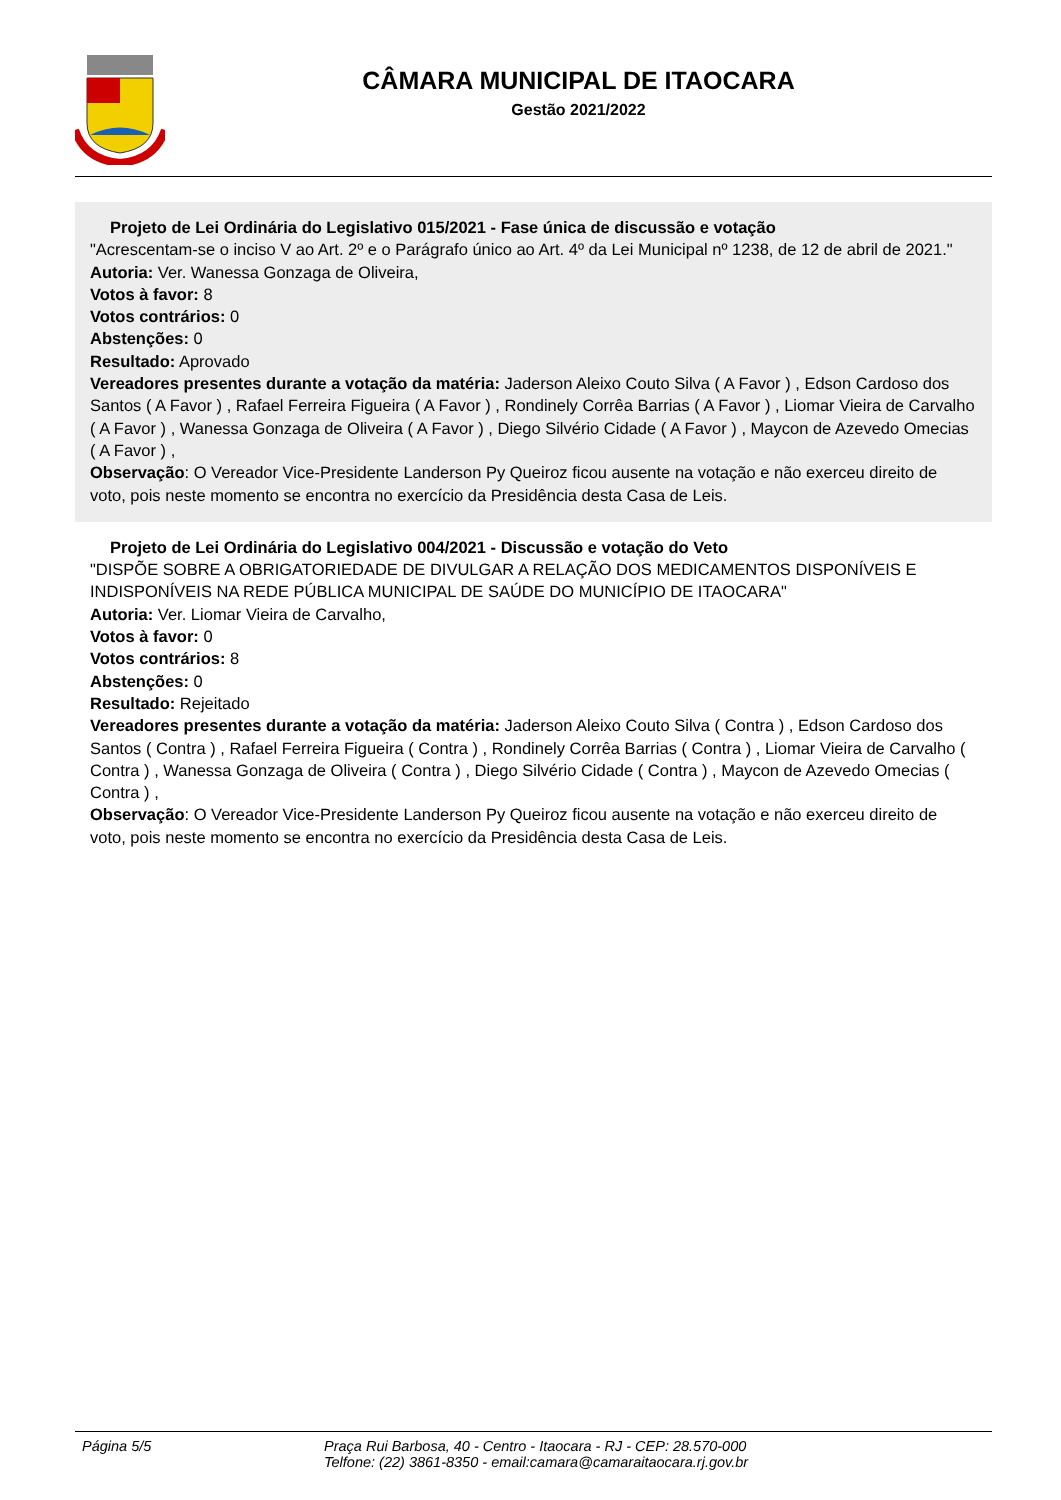CÂMARA MUNICIPAL DE ITAOCARA
Gestão 2021/2022
Projeto de Lei Ordinária do Legislativo 015/2021 - Fase única de discussão e votação
"Acrescentam-se o inciso V ao Art. 2º e o Parágrafo único ao Art. 4º da Lei Municipal nº 1238, de 12 de abril de 2021."
Autoria: Ver. Wanessa Gonzaga de Oliveira,
Votos à favor: 8
Votos contrários: 0
Abstenções: 0
Resultado: Aprovado
Vereadores presentes durante a votação da matéria: Jaderson Aleixo Couto Silva ( A Favor ) , Edson Cardoso dos Santos ( A Favor ) , Rafael Ferreira Figueira ( A Favor ) , Rondinely Corrêa Barrias ( A Favor ) , Liomar Vieira de Carvalho ( A Favor ) , Wanessa Gonzaga de Oliveira ( A Favor ) , Diego Silvério Cidade ( A Favor ) , Maycon de Azevedo Omecias ( A Favor ) ,
Observação: O Vereador Vice-Presidente Landerson Py Queiroz ficou ausente na votação e não exerceu direito de voto, pois neste momento se encontra no exercício da Presidência desta Casa de Leis.
Projeto de Lei Ordinária do Legislativo 004/2021 - Discussão e votação do Veto
"DISPÕE SOBRE A OBRIGATORIEDADE DE DIVULGAR A RELAÇÃO DOS MEDICAMENTOS DISPONÍVEIS E INDISPONÍVEIS NA REDE PÚBLICA MUNICIPAL DE SAÚDE DO MUNICÍPIO DE ITAOCARA"
Autoria: Ver. Liomar Vieira de Carvalho,
Votos à favor: 0
Votos contrários: 8
Abstenções: 0
Resultado: Rejeitado
Vereadores presentes durante a votação da matéria: Jaderson Aleixo Couto Silva ( Contra ) , Edson Cardoso dos Santos ( Contra ) , Rafael Ferreira Figueira ( Contra ) , Rondinely Corrêa Barrias ( Contra ) , Liomar Vieira de Carvalho ( Contra ) , Wanessa Gonzaga de Oliveira ( Contra ) , Diego Silvério Cidade ( Contra ) , Maycon de Azevedo Omecias ( Contra ) ,
Observação: O Vereador Vice-Presidente Landerson Py Queiroz ficou ausente na votação e não exerceu direito de voto, pois neste momento se encontra no exercício da Presidência desta Casa de Leis.
Página 5/5 Praça Rui Barbosa, 40 - Centro - Itaocara - RJ - CEP: 28.570-000
Telfone: (22) 3861-8350 - email:camara@camaraitaocara.rj.gov.br